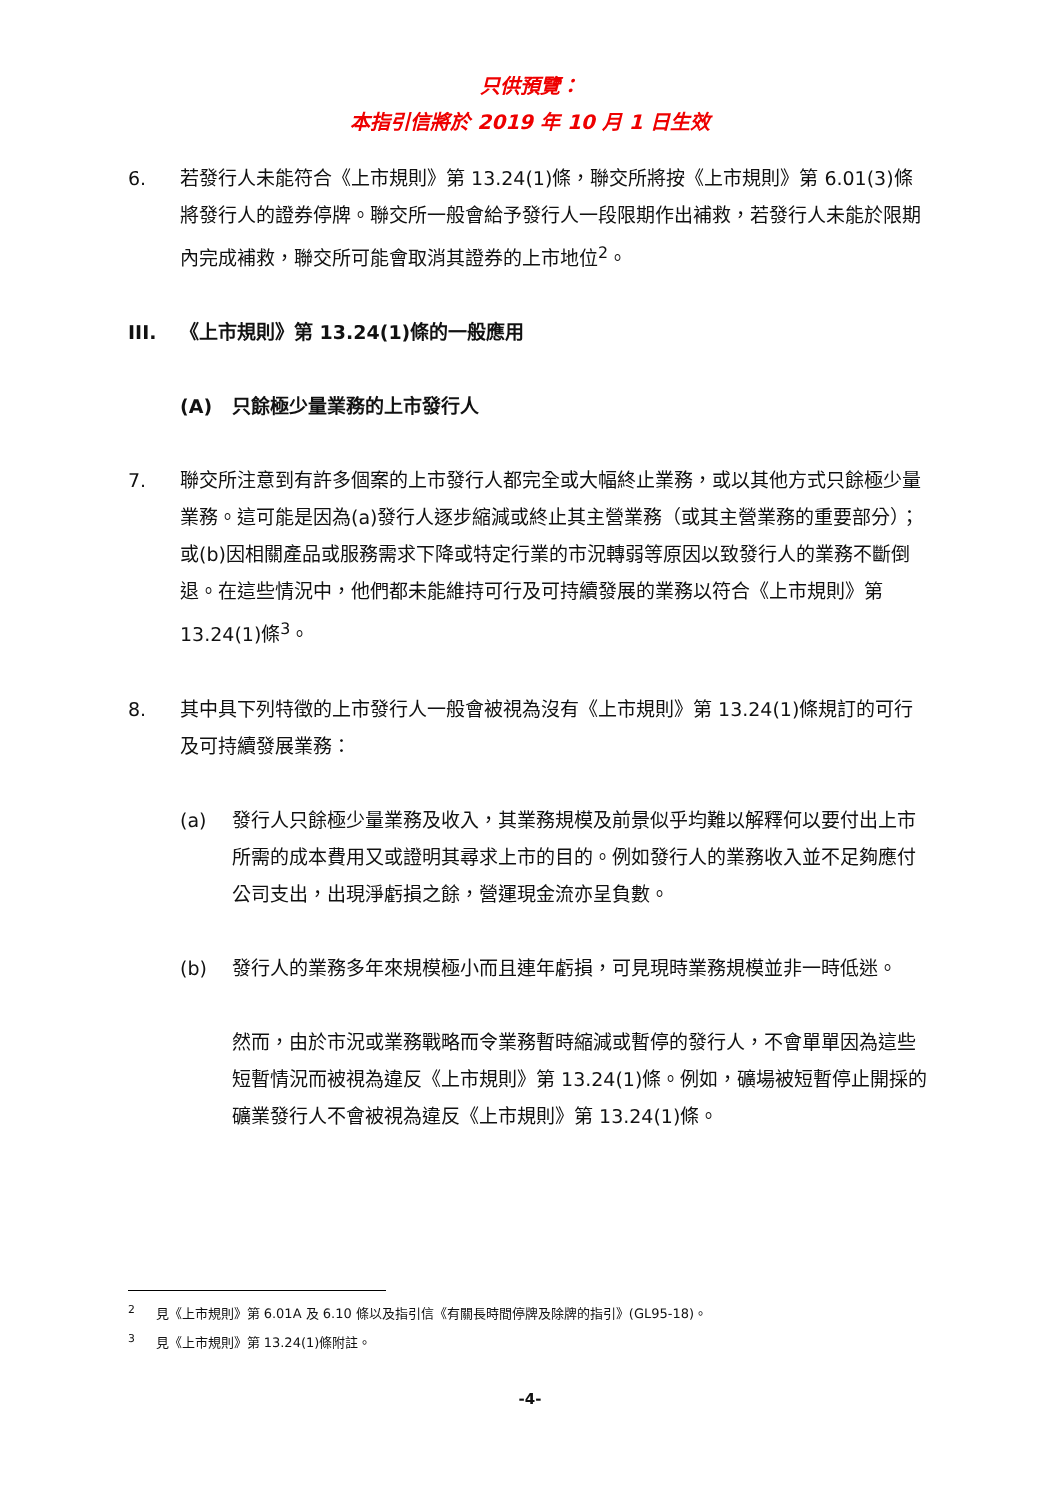只供預覽：
本指引信將於 2019 年 10 月 1 日生效
6. 若發行人未能符合《上市規則》第 13.24(1)條，聯交所將按《上市規則》第 6.01(3)條將發行人的證券停牌。聯交所一般會給予發行人一段限期作出補救，若發行人未能於限期內完成補救，聯交所可能會取消其證券的上市地位<sup>2</sup>。
III. 《上市規則》第 13.24(1)條的一般應用
(A) 只餘極少量業務的上市發行人
7. 聯交所注意到有許多個案的上市發行人都完全或大幅終止業務，或以其他方式只餘極少量業務。這可能是因為(a)發行人逐步縮減或終止其主營業務（或其主營業務的重要部分）；或(b)因相關產品或服務需求下降或特定行業的市況轉弱等原因以致發行人的業務不斷倒退。在這些情況中，他們都未能維持可行及可持續發展的業務以符合《上市規則》第 13.24(1)條<sup>3</sup>。
8. 其中具下列特徵的上市發行人一般會被視為沒有《上市規則》第 13.24(1)條規訂的可行及可持續發展業務：
(a) 發行人只餘極少量業務及收入，其業務規模及前景似乎均難以解釋何以要付出上市所需的成本費用又或證明其尋求上市的目的。例如發行人的業務收入並不足夠應付公司支出，出現淨虧損之餘，營運現金流亦呈負數。
(b) 發行人的業務多年來規模極小而且連年虧損，可見現時業務規模並非一時低迷。
然而，由於市況或業務戰略而令業務暫時縮減或暫停的發行人，不會單單因為這些短暫情況而被視為違反《上市規則》第 13.24(1)條。例如，礦場被短暫停止開採的礦業發行人不會被視為違反《上市規則》第 13.24(1)條。
<sup>2</sup> 見《上市規則》第 6.01A 及 6.10 條以及指引信《有關長時間停牌及除牌的指引》(GL95-18)。
<sup>3</sup> 見《上市規則》第 13.24(1)條附註。
-4-